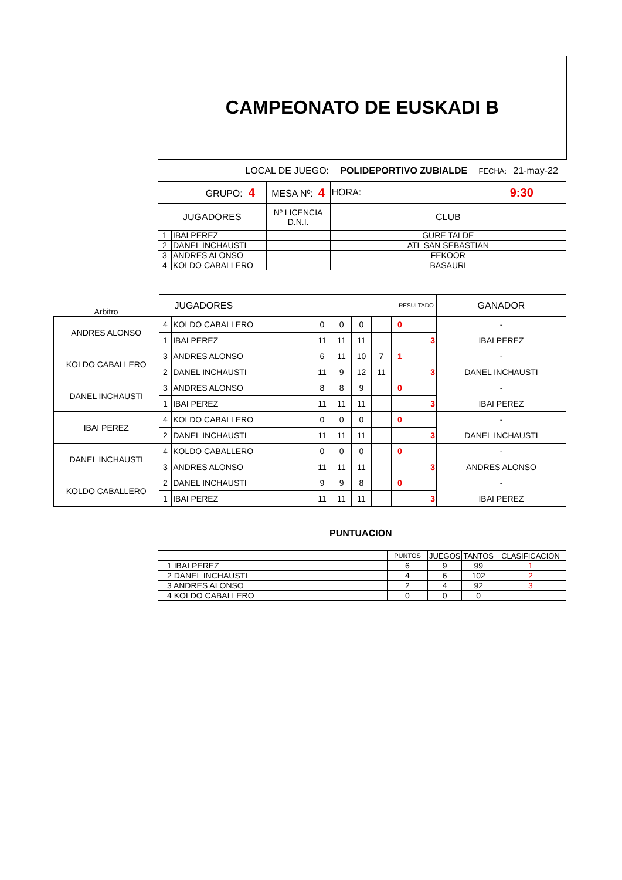CAMPEONATO DE EUSKADI B
| LOCAL DE JUEGO: | | | POLIDEPORTIVO ZUBIALDE | | FECHA: | 21-may-22 |
| GRUPO: 4 | | MESA Nº: 4 | | HORA: | 9:30 | |
| JUGADORES | | Nº LICENCIA D.N.I. | CLUB | | | |
| 1 | IBAI PEREZ | | GURE TALDE | | | |
| 2 | DANEL INCHAUSTI | | ATL SAN SEBASTIAN | | | |
| 3 | ANDRES ALONSO | | FEKOOR | | | |
| 4 | KOLDO CABALLERO | | BASAURI | | | |
| Arbitro | JUGADORES | | | | | | | RESULTADO | GANADOR |
| ANDRES ALONSO | 4 | KOLDO CABALLERO | 0 | 0 | 0 | | | 0 | - |
| | 1 | IBAI PEREZ | 11 | 11 | 11 | | | 3 | IBAI PEREZ |
| KOLDO CABALLERO | 3 | ANDRES ALONSO | 6 | 11 | 10 | 7 | | 1 | - |
| | 2 | DANEL INCHAUSTI | 11 | 9 | 12 | 11 | | 3 | DANEL INCHAUSTI |
| DANEL INCHAUSTI | 3 | ANDRES ALONSO | 8 | 8 | 9 | | | 0 | - |
| | 1 | IBAI PEREZ | 11 | 11 | 11 | | | 3 | IBAI PEREZ |
| IBAI PEREZ | 4 | KOLDO CABALLERO | 0 | 0 | 0 | | | 0 | - |
| | 2 | DANEL INCHAUSTI | 11 | 11 | 11 | | | 3 | DANEL INCHAUSTI |
| DANEL INCHAUSTI | 4 | KOLDO CABALLERO | 0 | 0 | 0 | | | 0 | - |
| | 3 | ANDRES ALONSO | 11 | 11 | 11 | | | 3 | ANDRES ALONSO |
| KOLDO CABALLERO | 2 | DANEL INCHAUSTI | 9 | 9 | 8 | | | 0 | - |
| | 1 | IBAI PEREZ | 11 | 11 | 11 | | | 3 | IBAI PEREZ |
PUNTUACION
| | PUNTOS | JUEGOS | TANTOS | CLASIFICACION |
| 1 IBAI PEREZ | 6 | 9 | 99 | 1 |
| 2 DANEL INCHAUSTI | 4 | 6 | 102 | 2 |
| 3 ANDRES ALONSO | 2 | 4 | 92 | 3 |
| 4 KOLDO CABALLERO | 0 | 0 | 0 | |